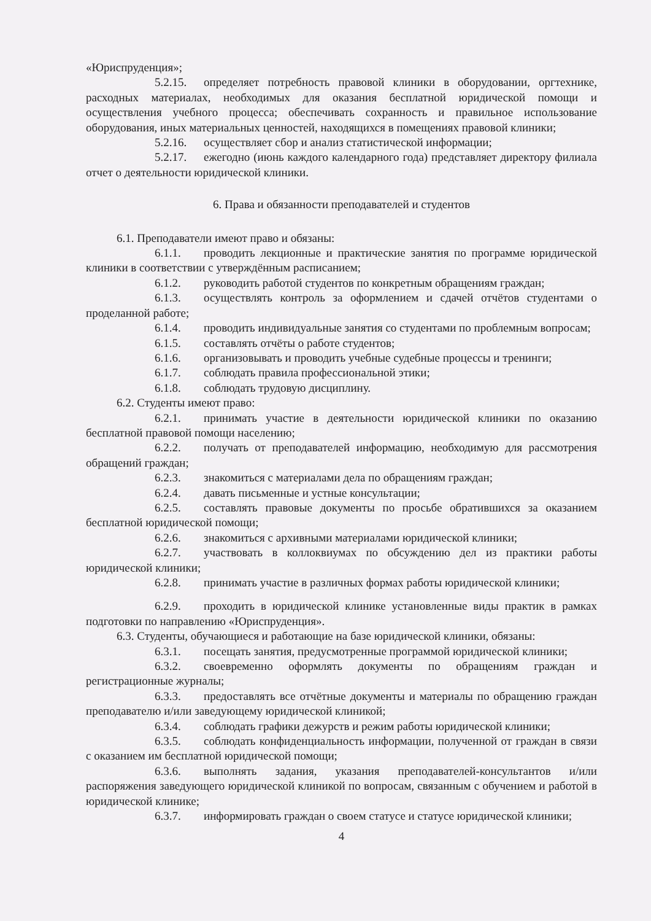«Юриспруденция»;
5.2.15. определяет потребность правовой клиники в оборудовании, оргтехнике, расходных материалах, необходимых для оказания бесплатной юридической помощи и осуществления учебного процесса; обеспечивать сохранность и правильное использование оборудования, иных материальных ценностей, находящихся в помещениях правовой клиники;
5.2.16. осуществляет сбор и анализ статистической информации;
5.2.17. ежегодно (июнь каждого календарного года) представляет директору филиала отчет о деятельности юридической клиники.
6. Права и обязанности преподавателей и студентов
6.1. Преподаватели имеют право и обязаны:
6.1.1. проводить лекционные и практические занятия по программе юридической клиники в соответствии с утверждённым расписанием;
6.1.2. руководить работой студентов по конкретным обращениям граждан;
6.1.3. осуществлять контроль за оформлением и сдачей отчётов студентами о проделанной работе;
6.1.4. проводить индивидуальные занятия со студентами по проблемным вопросам;
6.1.5. составлять отчёты о работе студентов;
6.1.6. организовывать и проводить учебные судебные процессы и тренинги;
6.1.7. соблюдать правила профессиональной этики;
6.1.8. соблюдать трудовую дисциплину.
6.2. Студенты имеют право:
6.2.1. принимать участие в деятельности юридической клиники по оказанию бесплатной правовой помощи населению;
6.2.2. получать от преподавателей информацию, необходимую для рассмотрения обращений граждан;
6.2.3. знакомиться с материалами дела по обращениям граждан;
6.2.4. давать письменные и устные консультации;
6.2.5. составлять правовые документы по просьбе обратившихся за оказанием бесплатной юридической помощи;
6.2.6. знакомиться с архивными материалами юридической клиники;
6.2.7. участвовать в коллоквиумах по обсуждению дел из практики работы юридической клиники;
6.2.8. принимать участие в различных формах работы юридической клиники;
6.2.9. проходить в юридической клинике установленные виды практик в рамках подготовки по направлению «Юриспруденция».
6.3. Студенты, обучающиеся и работающие на базе юридической клиники, обязаны:
6.3.1. посещать занятия, предусмотренные программой юридической клиники;
6.3.2. своевременно оформлять документы по обращениям граждан и регистрационные журналы;
6.3.3. предоставлять все отчётные документы и материалы по обращению граждан преподавателю и/или заведующему юридической клиникой;
6.3.4. соблюдать графики дежурств и режим работы юридической клиники;
6.3.5. соблюдать конфиденциальность информации, полученной от граждан в связи с оказанием им бесплатной юридической помощи;
6.3.6. выполнять задания, указания преподавателей-консультантов и/или распоряжения заведующего юридической клиникой по вопросам, связанным с обучением и работой в юридической клинике;
6.3.7. информировать граждан о своем статусе и статусе юридической клиники;
4